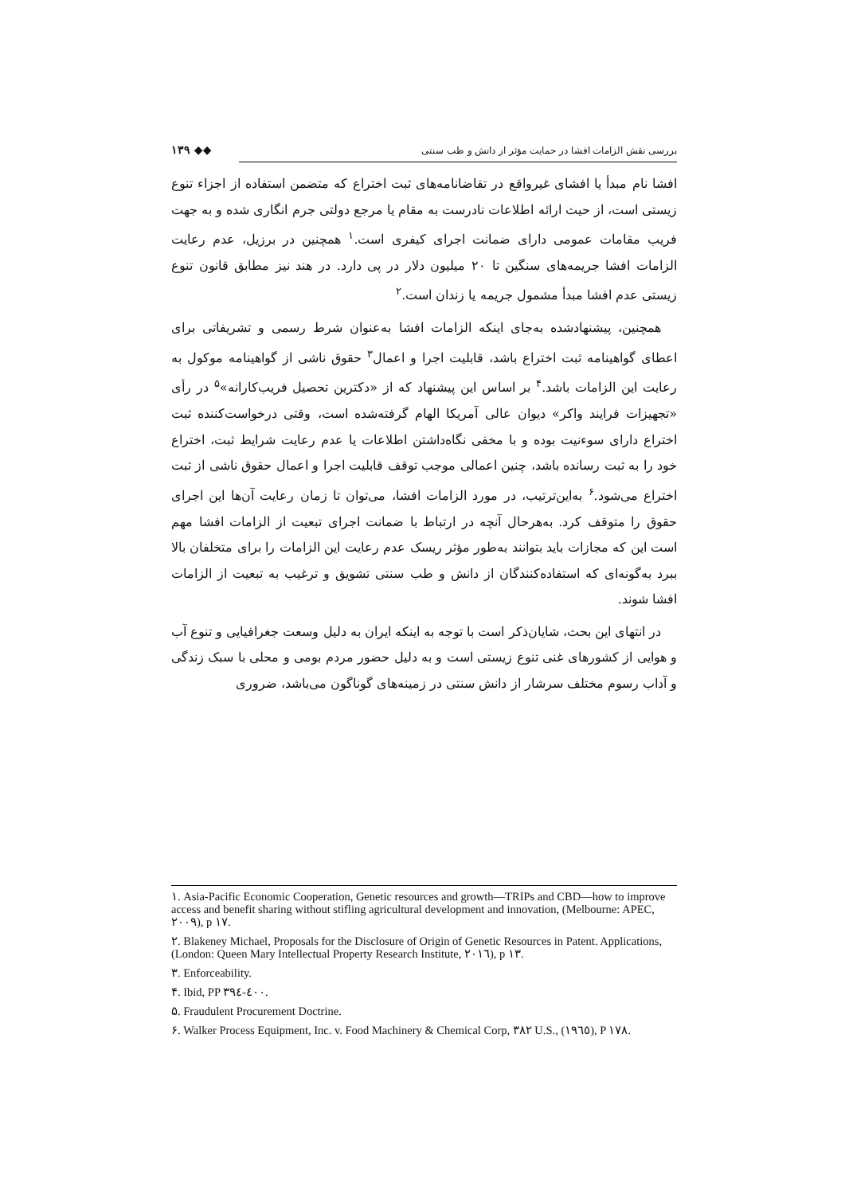۱۳۹ ◆◆ بررسی نقش الزامات افشا در حمایت مؤثر از دانش و طب سنتی
افشا نام مبدأ یا افشای غیرواقع در تقاضانامه‌های ثبت اختراع که متضمن استفاده از اجزاء تنوع زیستی است، از حیث ارائه اطلاعات نادرست به مقام یا مرجع دولتی جرم انگاری شده و به جهت فریب مقامات عمومی دارای ضمانت اجرای کیفری است.<sup>۱</sup> همچنین در برزیل، عدم رعایت الزامات افشا جریمه‌های سنگین تا ۲۰ میلیون دلار در پی دارد. در هند نیز مطابق قانون تنوع زیستی عدم افشا مبدأ مشمول جریمه یا زندان است.<sup>۲</sup>
همچنین، پیشنهادشده به‌جای اینکه الزامات افشا به‌عنوان شرط رسمی و تشریفاتی برای اعطای گواهینامه ثبت اختراع باشد، قابلیت اجرا و اعمال<sup>۳</sup> حقوق ناشی از گواهینامه موکول به رعایت این الزامات باشد.<sup>۴</sup> بر اساس این پیشنهاد که از «دکترین تحصیل فریب‌کارانه»<sup>۵</sup> در رأی «تجهیزات فرایند واکر» دیوان عالی آمریکا الهام گرفته‌شده است، وقتی درخواست‌کننده ثبت اختراع دارای سوءنیت بوده و با مخفی نگاه‌داشتن اطلاعات یا عدم رعایت شرایط ثبت، اختراع خود را به ثبت رسانده باشد، چنین اعمالی موجب توقف قابلیت اجرا و اعمال حقوق ناشی از ثبت اختراع می‌شود.<sup>۶</sup> به‌این‌ترتیب، در مورد الزامات افشا، می‌توان تا زمان رعایت آن‌ها این اجرای حقوق را متوقف کرد. به‌هرحال آنچه در ارتباط با ضمانت اجرای تبعیت از الزامات افشا مهم است این که مجازات باید بتوانند به‌طور مؤثر ریسک عدم رعایت این الزامات را برای متخلفان بالا ببرد به‌گونه‌ای که استفاده‌کنندگان از دانش و طب سنتی تشویق و ترغیب به تبعیت از الزامات افشا شوند.
در انتهای این بحث، شایان‌ذکر است با توجه به اینکه ایران به دلیل وسعت جغرافیایی و تنوع آب و هوایی از کشورهای غنی تنوع زیستی است و به دلیل حضور مردم بومی و محلی با سبک زندگی و آداب رسوم مختلف سرشار از دانش سنتی در زمینه‌های گوناگون می‌باشد، ضروری
۱. Asia-Pacific Economic Cooperation, Genetic resources and growth—TRIPs and CBD—how to improve access and benefit sharing without stifling agricultural development and innovation, (Melbourne: APEC, ۲۰۰۹), p ۱۷.
۲. Blakeney Michael, Proposals for the Disclosure of Origin of Genetic Resources in Patent. Applications, (London: Queen Mary Intellectual Property Research Institute, ۲۰۱٦), p ۱۳.
۳. Enforceability.
۴. Ibid, PP ۳۹٤-٤۰۰.
۵. Fraudulent Procurement Doctrine.
۶. Walker Process Equipment, Inc. v. Food Machinery & Chemical Corp, ۳۸۲ U.S., (۱۹٦٥), P ۱۷۸.